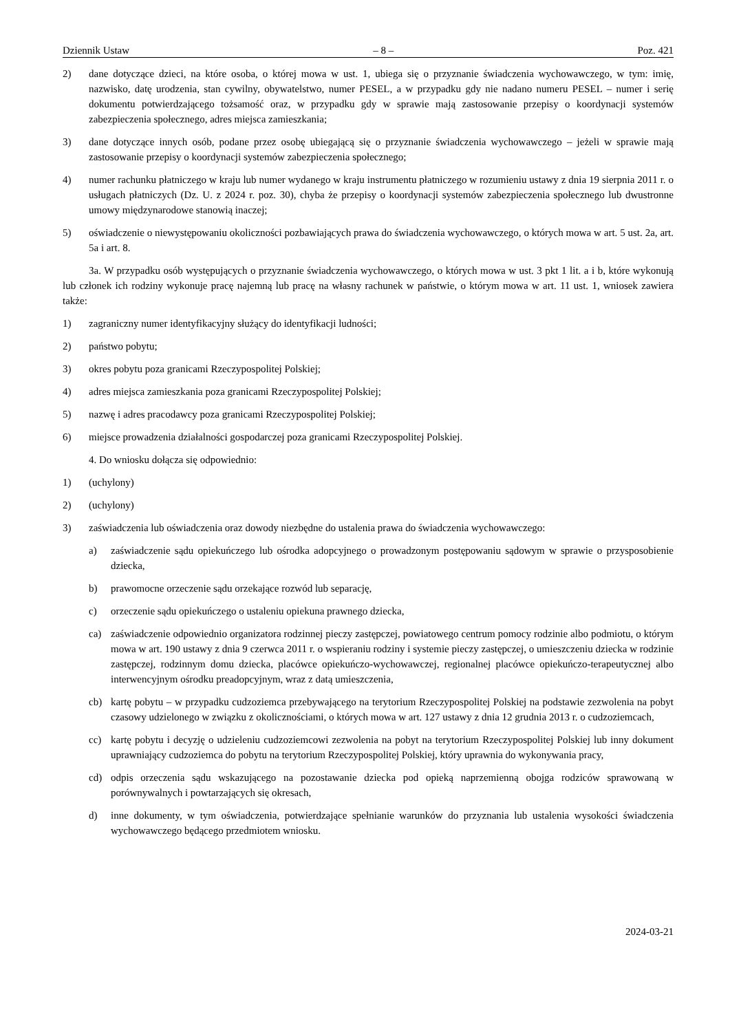Dziennik Ustaw – 8 – Poz. 421
2) dane dotyczące dzieci, na które osoba, o której mowa w ust. 1, ubiega się o przyznanie świadczenia wychowawczego, w tym: imię, nazwisko, datę urodzenia, stan cywilny, obywatelstwo, numer PESEL, a w przypadku gdy nie nadano numeru PESEL – numer i serię dokumentu potwierdzającego tożsamość oraz, w przypadku gdy w sprawie mają zastosowanie przepisy o koordynacji systemów zabezpieczenia społecznego, adres miejsca zamieszkania;
3) dane dotyczące innych osób, podane przez osobę ubiegającą się o przyznanie świadczenia wychowawczego – jeżeli w sprawie mają zastosowanie przepisy o koordynacji systemów zabezpieczenia społecznego;
4) numer rachunku płatniczego w kraju lub numer wydanego w kraju instrumentu płatniczego w rozumieniu ustawy z dnia 19 sierpnia 2011 r. o usługach płatniczych (Dz. U. z 2024 r. poz. 30), chyba że przepisy o koordynacji systemów zabezpieczenia społecznego lub dwustronne umowy międzynarodowe stanowią inaczej;
5) oświadczenie o niewystępowaniu okoliczności pozbawiających prawa do świadczenia wychowawczego, o których mowa w art. 5 ust. 2a, art. 5a i art. 8.
3a. W przypadku osób występujących o przyznanie świadczenia wychowawczego, o których mowa w ust. 3 pkt 1 lit. a i b, które wykonują lub członek ich rodziny wykonuje pracę najemną lub pracę na własny rachunek w państwie, o którym mowa w art. 11 ust. 1, wniosek zawiera także:
1) zagraniczny numer identyfikacyjny służący do identyfikacji ludności;
2) państwo pobytu;
3) okres pobytu poza granicami Rzeczypospolitej Polskiej;
4) adres miejsca zamieszkania poza granicami Rzeczypospolitej Polskiej;
5) nazwę i adres pracodawcy poza granicami Rzeczypospolitej Polskiej;
6) miejsce prowadzenia działalności gospodarczej poza granicami Rzeczypospolitej Polskiej.
4. Do wniosku dołącza się odpowiednio:
1) (uchylony)
2) (uchylony)
3) zaświadczenia lub oświadczenia oraz dowody niezbędne do ustalenia prawa do świadczenia wychowawczego:
a) zaświadczenie sądu opiekuńczego lub ośrodka adopcyjnego o prowadzonym postępowaniu sądowym w sprawie o przysposobienie dziecka,
b) prawomocne orzeczenie sądu orzekające rozwód lub separację,
c) orzeczenie sądu opiekuńczego o ustaleniu opiekuna prawnego dziecka,
ca) zaświadczenie odpowiednio organizatora rodzinnej pieczy zastępczej, powiatowego centrum pomocy rodzinie albo podmiotu, o którym mowa w art. 190 ustawy z dnia 9 czerwca 2011 r. o wspieraniu rodziny i systemie pieczy zastępczej, o umieszczeniu dziecka w rodzinie zastępczej, rodzinnym domu dziecka, placówce opiekuńczo-wychowawczej, regionalnej placówce opiekuńczo-terapeutycznej albo interwencyjnym ośrodku preadopcyjnym, wraz z datą umieszczenia,
cb) kartę pobytu – w przypadku cudzoziemca przebywającego na terytorium Rzeczypospolitej Polskiej na podstawie zezwolenia na pobyt czasowy udzielonego w związku z okolicznościami, o których mowa w art. 127 ustawy z dnia 12 grudnia 2013 r. o cudzoziemcach,
cc) kartę pobytu i decyzję o udzieleniu cudzoziemcowi zezwolenia na pobyt na terytorium Rzeczypospolitej Polskiej lub inny dokument uprawniający cudzoziemca do pobytu na terytorium Rzeczypospolitej Polskiej, który uprawnia do wykonywania pracy,
cd) odpis orzeczenia sądu wskazującego na pozostawanie dziecka pod opieką naprzemienną obojga rodziców sprawowaną w porównywalnych i powtarzających się okresach,
d) inne dokumenty, w tym oświadczenia, potwierdzające spełnianie warunków do przyznania lub ustalenia wysokości świadczenia wychowawczego będącego przedmiotem wniosku.
2024-03-21